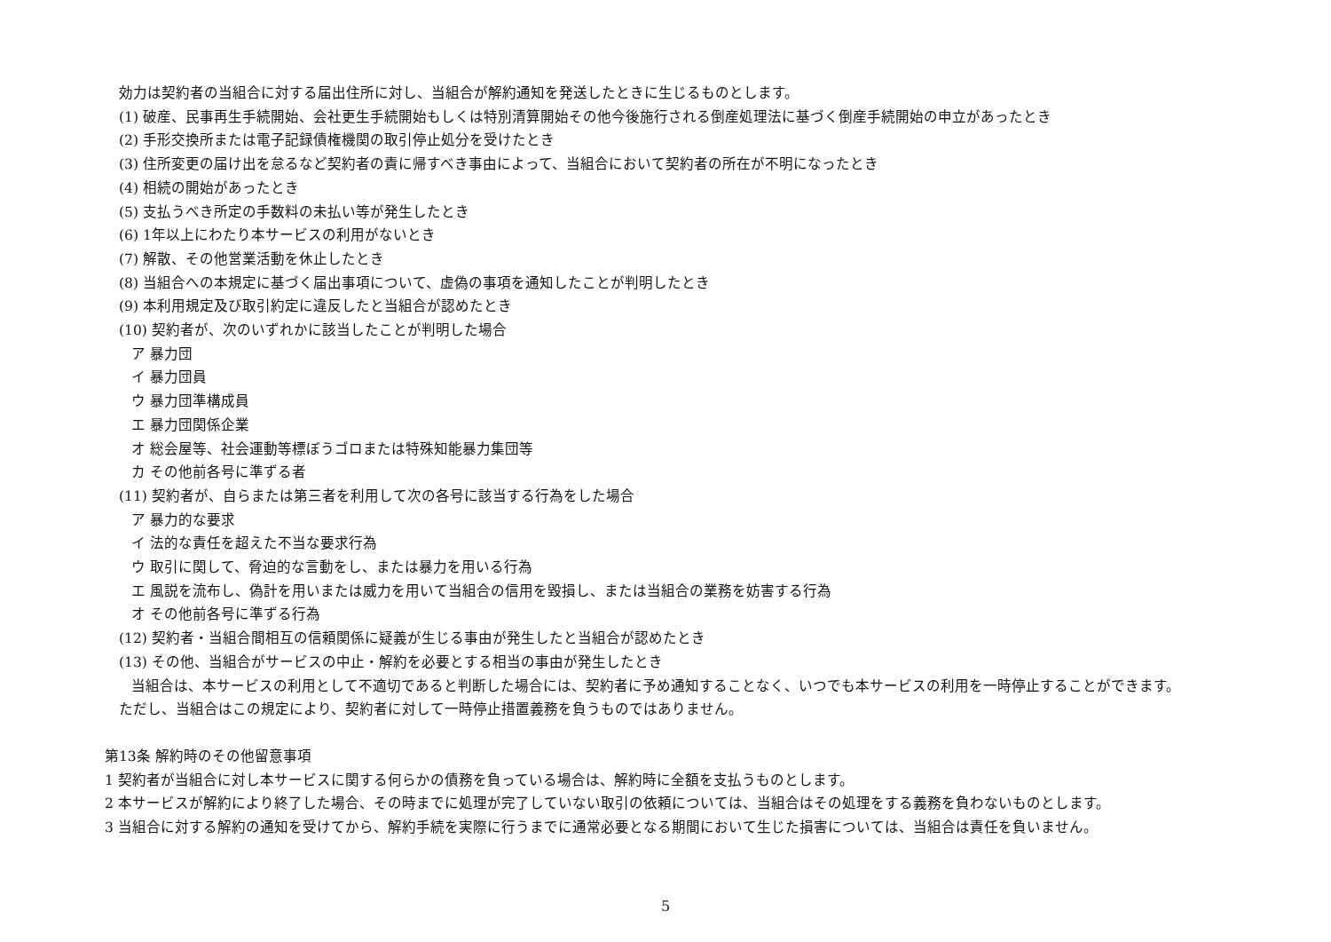効力は契約者の当組合に対する届出住所に対し、当組合が解約通知を発送したときに生じるものとします。
(1) 破産、民事再生手続開始、会社更生手続開始もしくは特別清算開始その他今後施行される倒産処理法に基づく倒産手続開始の申立があったとき
(2) 手形交換所または電子記録債権機関の取引停止処分を受けたとき
(3) 住所変更の届け出を怠るなど契約者の責に帰すべき事由によって、当組合において契約者の所在が不明になったとき
(4) 相続の開始があったとき
(5) 支払うべき所定の手数料の未払い等が発生したとき
(6) 1年以上にわたり本サービスの利用がないとき
(7) 解散、その他営業活動を休止したとき
(8) 当組合への本規定に基づく届出事項について、虚偽の事項を通知したことが判明したとき
(9) 本利用規定及び取引約定に違反したと当組合が認めたとき
(10) 契約者が、次のいずれかに該当したことが判明した場合
ア 暴力団
イ 暴力団員
ウ 暴力団準構成員
エ 暴力団関係企業
オ 総会屋等、社会運動等標ぼうゴロまたは特殊知能暴力集団等
カ その他前各号に準ずる者
(11) 契約者が、自らまたは第三者を利用して次の各号に該当する行為をした場合
ア 暴力的な要求
イ 法的な責任を超えた不当な要求行為
ウ 取引に関して、脅迫的な言動をし、または暴力を用いる行為
エ 風説を流布し、偽計を用いまたは威力を用いて当組合の信用を毀損し、または当組合の業務を妨害する行為
オ その他前各号に準ずる行為
(12) 契約者・当組合間相互の信頼関係に疑義が生じる事由が発生したと当組合が認めたとき
(13) その他、当組合がサービスの中止・解約を必要とする相当の事由が発生したとき
当組合は、本サービスの利用として不適切であると判断した場合には、契約者に予め通知することなく、いつでも本サービスの利用を一時停止することができます。
ただし、当組合はこの規定により、契約者に対して一時停止措置義務を負うものではありません。
第13条 解約時のその他留意事項
1 契約者が当組合に対し本サービスに関する何らかの債務を負っている場合は、解約時に全額を支払うものとします。
2 本サービスが解約により終了した場合、その時までに処理が完了していない取引の依頼については、当組合はその処理をする義務を負わないものとします。
3 当組合に対する解約の通知を受けてから、解約手続を実際に行うまでに通常必要となる期間において生じた損害については、当組合は責任を負いません。
5